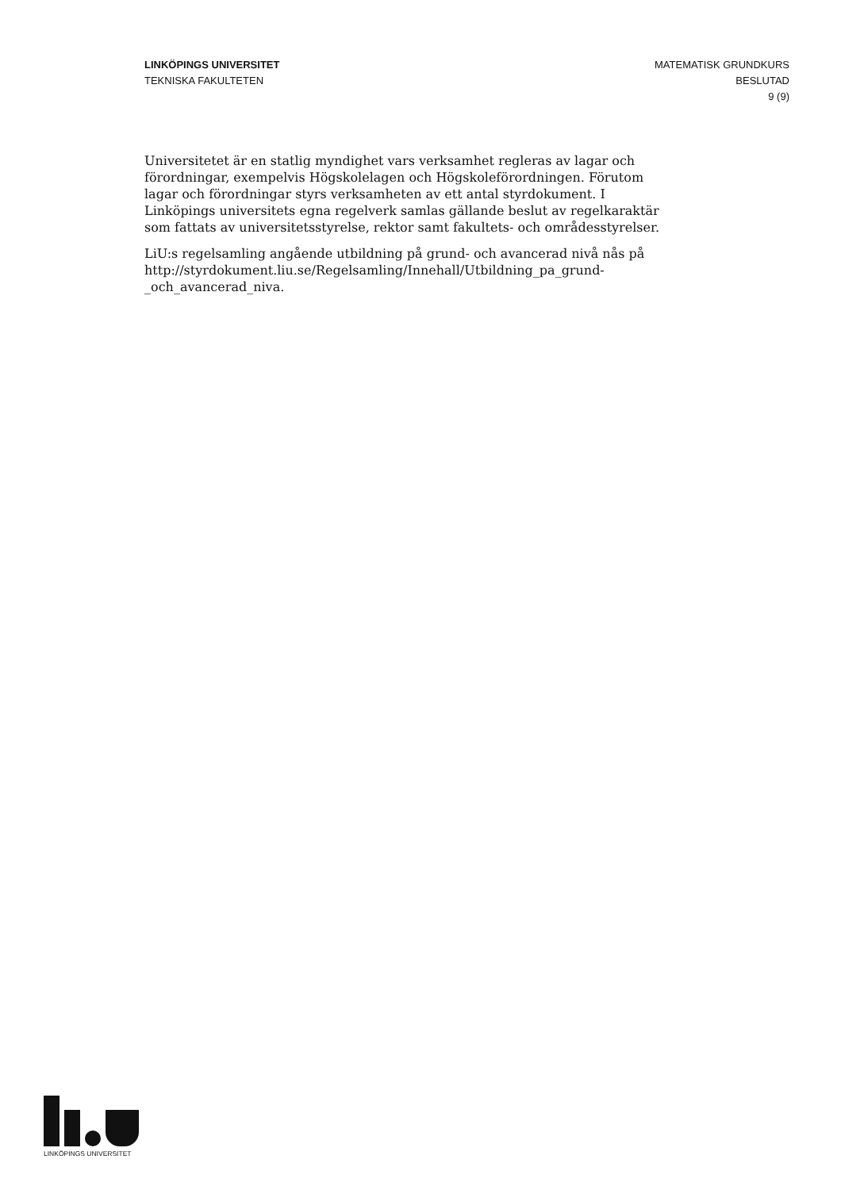LINKÖPINGS UNIVERSITET
TEKNISKA FAKULTETEN
MATEMATISK GRUNDKURS
BESLUTAD
9 (9)
Universitetet är en statlig myndighet vars verksamhet regleras av lagar och förordningar, exempelvis Högskolelagen och Högskoleförordningen. Förutom lagar och förordningar styrs verksamheten av ett antal styrdokument. I Linköpings universitets egna regelverk samlas gällande beslut av regelkaraktär som fattats av universitetsstyrelse, rektor samt fakultets- och områdesstyrelser.
LiU:s regelsamling angående utbildning på grund- och avancerad nivå nås på http://styrdokument.liu.se/Regelsamling/Innehall/Utbildning_pa_grund-_och_avancerad_niva.
LINKÖPINGS UNIVERSITET